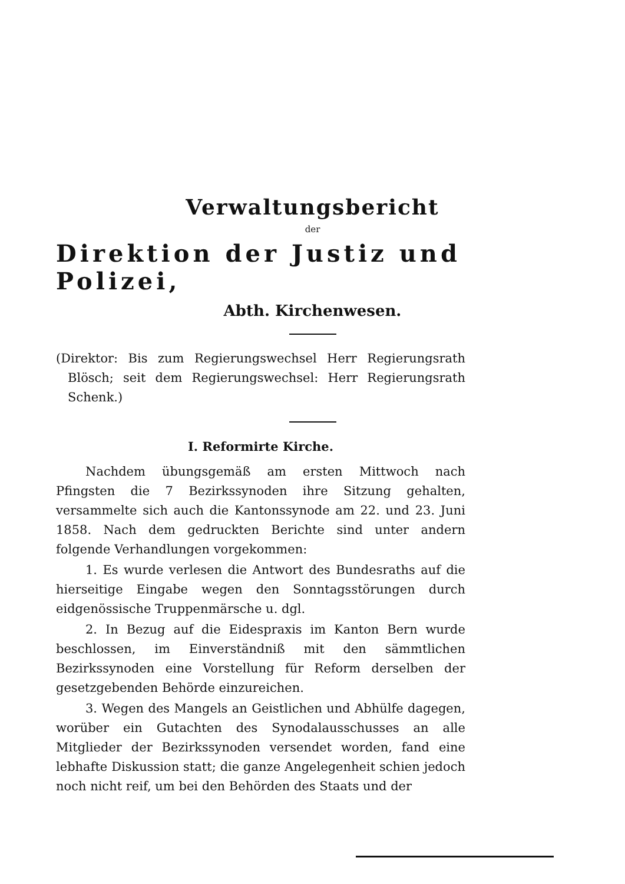Verwaltungsbericht
der
Direktion der Justiz und Polizei,
Abth. Kirchenwesen.
(Direktor: Bis zum Regierungswechsel Herr Regierungsrath Blösch; seit dem Regierungswechsel: Herr Regierungsrath Schenk.)
I. Reformirte Kirche.
Nachdem übungsgemäß am ersten Mittwoch nach Pfingsten die 7 Bezirkssynoden ihre Sitzung gehalten, versammelte sich auch die Kantonssynode am 22. und 23. Juni 1858. Nach dem gedruckten Berichte sind unter andern folgende Verhandlungen vorgekommen:
1. Es wurde verlesen die Antwort des Bundesraths auf die hierseitige Eingabe wegen den Sonntagsstörungen durch eidgenössische Truppenmärsche u. dgl.
2. In Bezug auf die Eidespraxis im Kanton Bern wurde beschlossen, im Einverständniß mit den sämmtlichen Bezirkssynoden eine Vorstellung für Reform derselben der gesetzgebenden Behörde einzureichen.
3. Wegen des Mangels an Geistlichen und Abhülfe dagegen, worüber ein Gutachten des Synodalausschusses an alle Mitglieder der Bezirkssynoden versendet worden, fand eine lebhafte Diskussion statt; die ganze Angelegenheit schien jedoch noch nicht reif, um bei den Behörden des Staats und der